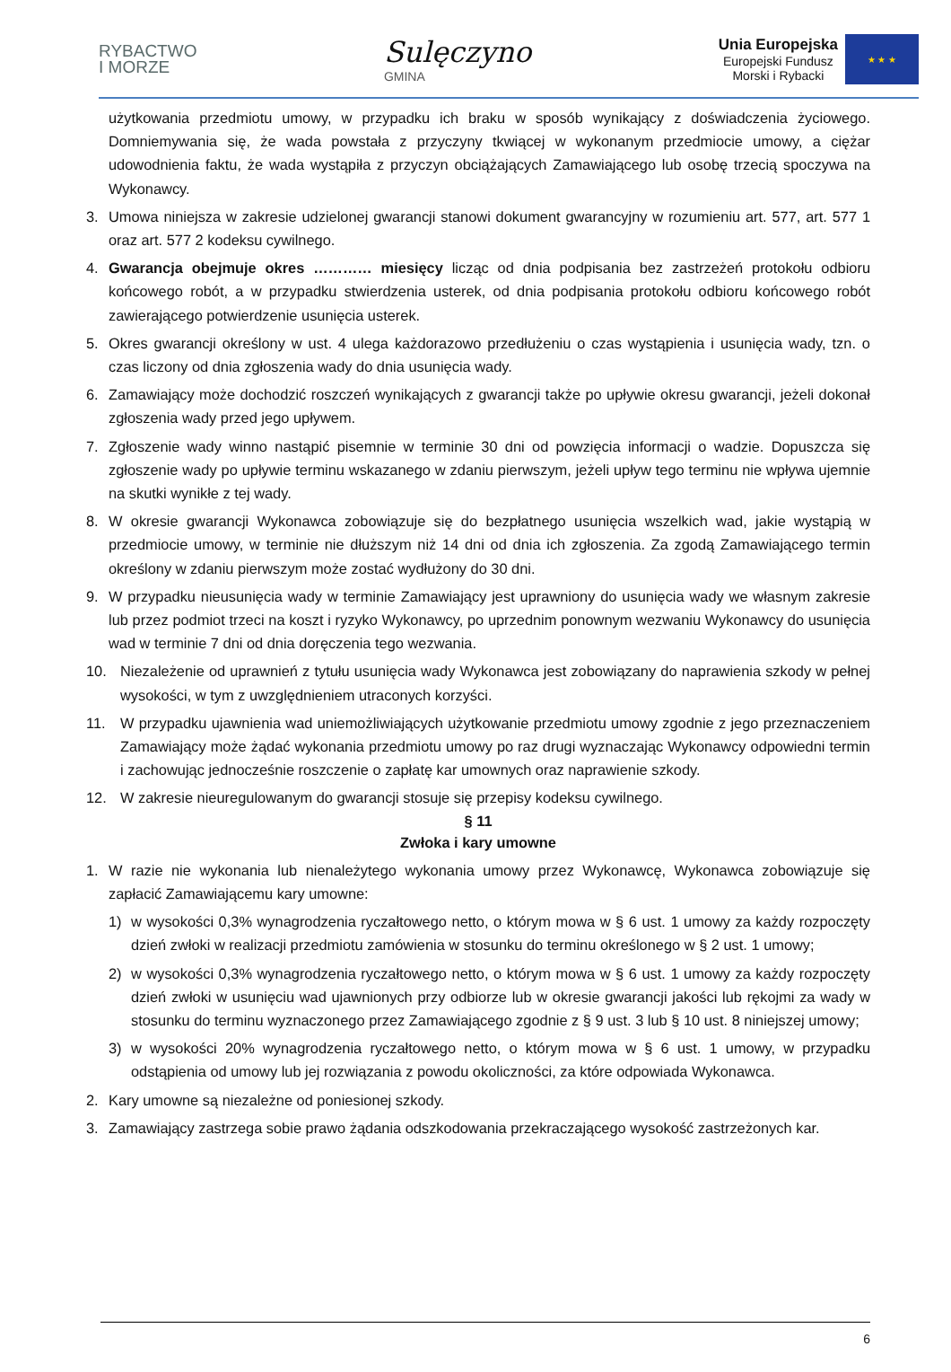RYBACTWO
I MORZE
Sulęczyno
GMINA
Unia Europejska
Europejski Fundusz
Morski i Rybacki
★ ★ ★
użytkowania przedmiotu umowy, w przypadku ich braku w sposób wynikający z doświadczenia życiowego. Domniemywania się, że wada powstała z przyczyny tkwiącej w wykonanym przedmiocie umowy, a ciężar udowodnienia faktu, że wada wystąpiła z przyczyn obciążających Zamawiającego lub osobę trzecią spoczywa na Wykonawcy.
3. Umowa niniejsza w zakresie udzielonej gwarancji stanowi dokument gwarancyjny w rozumieniu art. 577, art. 577 1 oraz art. 577 2 kodeksu cywilnego.
4. Gwarancja obejmuje okres ………… miesięcy licząc od dnia podpisania bez zastrzeżeń protokołu odbioru końcowego robót, a w przypadku stwierdzenia usterek, od dnia podpisania protokołu odbioru końcowego robót zawierającego potwierdzenie usunięcia usterek.
5. Okres gwarancji określony w ust. 4 ulega każdorazowo przedłużeniu o czas wystąpienia i usunięcia wady, tzn. o czas liczony od dnia zgłoszenia wady do dnia usunięcia wady.
6. Zamawiający może dochodzić roszczeń wynikających z gwarancji także po upływie okresu gwarancji, jeżeli dokonał zgłoszenia wady przed jego upływem.
7. Zgłoszenie wady winno nastąpić pisemnie w terminie 30 dni od powzięcia informacji o wadzie. Dopuszcza się zgłoszenie wady po upływie terminu wskazanego w zdaniu pierwszym, jeżeli upływ tego terminu nie wpływa ujemnie na skutki wynikłe z tej wady.
8. W okresie gwarancji Wykonawca zobowiązuje się do bezpłatnego usunięcia wszelkich wad, jakie wystąpią w przedmiocie umowy, w terminie nie dłuższym niż 14 dni od dnia ich zgłoszenia. Za zgodą Zamawiającego termin określony w zdaniu pierwszym może zostać wydłużony do 30 dni.
9. W przypadku nieusunięcia wady w terminie Zamawiający jest uprawniony do usunięcia wady we własnym zakresie lub przez podmiot trzeci na koszt i ryzyko Wykonawcy, po uprzednim ponownym wezwaniu Wykonawcy do usunięcia wad w terminie 7 dni od dnia doręczenia tego wezwania.
10. Niezależenie od uprawnień z tytułu usunięcia wady Wykonawca jest zobowiązany do naprawienia szkody w pełnej wysokości, w tym z uwzględnieniem utraconych korzyści.
11. W przypadku ujawnienia wad uniemożliwiających użytkowanie przedmiotu umowy zgodnie z jego przeznaczeniem Zamawiający może żądać wykonania przedmiotu umowy po raz drugi wyznaczając Wykonawcy odpowiedni termin i zachowując jednocześnie roszczenie o zapłatę kar umownych oraz naprawienie szkody.
12. W zakresie nieuregulowanym do gwarancji stosuje się przepisy kodeksu cywilnego.
§ 11
Zwłoka i kary umowne
1. W razie nie wykonania lub nienależytego wykonania umowy przez Wykonawcę, Wykonawca zobowiązuje się zapłacić Zamawiającemu kary umowne:
1) w wysokości 0,3% wynagrodzenia ryczałtowego netto, o którym mowa w § 6 ust. 1 umowy za każdy rozpoczęty dzień zwłoki w realizacji przedmiotu zamówienia w stosunku do terminu określonego w § 2 ust. 1 umowy;
2) w wysokości 0,3% wynagrodzenia ryczałtowego netto, o którym mowa w § 6 ust. 1 umowy za każdy rozpoczęty dzień zwłoki w usunięciu wad ujawnionych przy odbiorze lub w okresie gwarancji jakości lub rękojmi za wady w stosunku do terminu wyznaczonego przez Zamawiającego zgodnie z § 9 ust. 3 lub § 10 ust. 8 niniejszej umowy;
3) w wysokości 20% wynagrodzenia ryczałtowego netto, o którym mowa w § 6 ust. 1 umowy, w przypadku odstąpienia od umowy lub jej rozwiązania z powodu okoliczności, za które odpowiada Wykonawca.
2. Kary umowne są niezależne od poniesionej szkody.
3. Zamawiający zastrzega sobie prawo żądania odszkodowania przekraczającego wysokość zastrzeżonych kar.
6